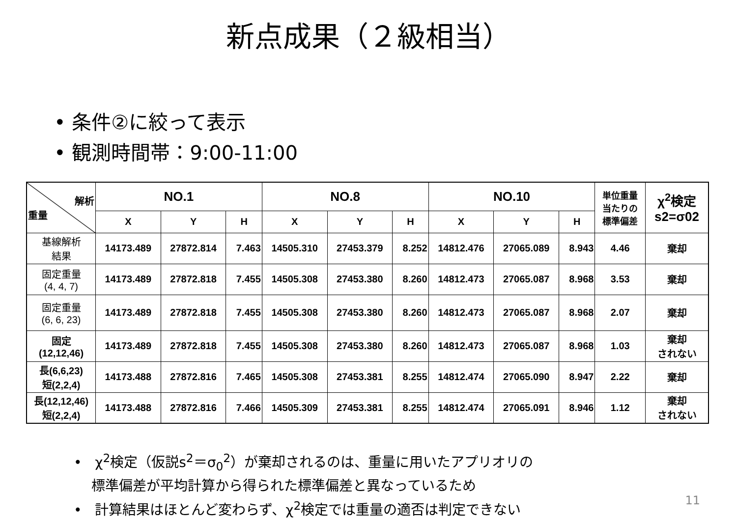新点成果（２級相当）
• 条件②に絞って表示
• 観測時間帯：9:00-11:00
| 解析 重量 | NO.1 | | | NO.8 | | | NO.10 | | | 単位重量 当たりの 標準偏差 | χ<sup>2</sup>検定 s2=σ02 |
| --- | --- | --- | --- | --- | --- | --- | --- | --- | --- | --- | --- |
| | X | Y | H | X | Y | H | X | Y | H | | |
| 基線解析 結果 | 14173.489 | 27872.814 | 7.463 | 14505.310 | 27453.379 | 8.252 | 14812.476 | 27065.089 | 8.943 | 4.46 | 棄却 |
| 固定重量 (4, 4, 7) | 14173.489 | 27872.818 | 7.455 | 14505.308 | 27453.380 | 8.260 | 14812.473 | 27065.087 | 8.968 | 3.53 | 棄却 |
| 固定重量 (6, 6, 23) | 14173.489 | 27872.818 | 7.455 | 14505.308 | 27453.380 | 8.260 | 14812.473 | 27065.087 | 8.968 | 2.07 | 棄却 |
| 固定 (12,12,46) | 14173.489 | 27872.818 | 7.455 | 14505.308 | 27453.380 | 8.260 | 14812.473 | 27065.087 | 8.968 | 1.03 | 棄却 されない |
| 長(6,6,23) 短(2,2,4) | 14173.488 | 27872.816 | 7.465 | 14505.308 | 27453.381 | 8.255 | 14812.474 | 27065.090 | 8.947 | 2.22 | 棄却 |
| 長(12,12,46) 短(2,2,4) | 14173.488 | 27872.816 | 7.466 | 14505.309 | 27453.381 | 8.255 | 14812.474 | 27065.091 | 8.946 | 1.12 | 棄却 されない |
• χ<sup>2</sup>検定（仮説s<sup>2</sup>＝σ<sub>0</sub><sup>2</sup>）が棄却されるのは、重量に用いたアプリオリの
標準偏差が平均計算から得られた標準偏差と異なっているため
• 計算結果はほとんど変わらず、χ<sup>2</sup>検定では重量の適否は判定できない
11